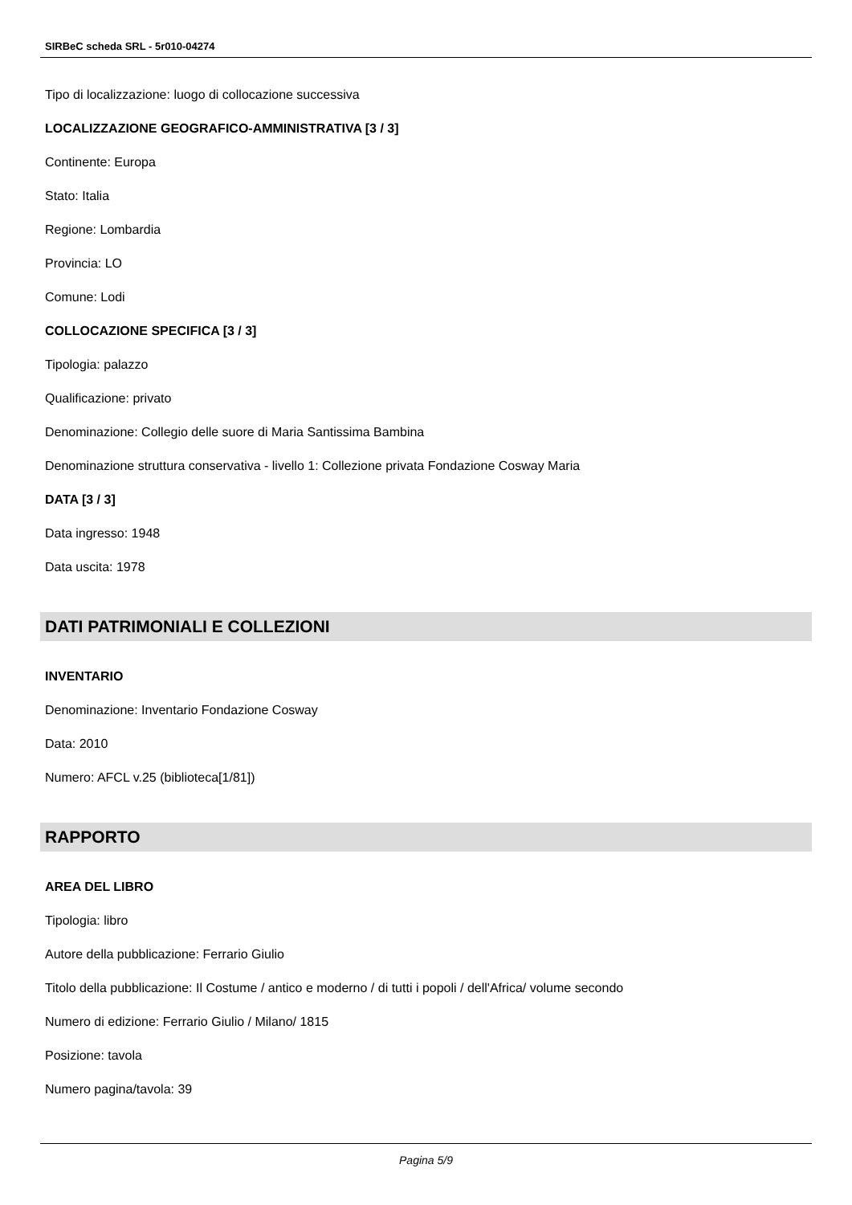SIRBeC scheda SRL - 5r010-04274
Tipo di localizzazione: luogo di collocazione successiva
LOCALIZZAZIONE GEOGRAFICO-AMMINISTRATIVA [3 / 3]
Continente: Europa
Stato: Italia
Regione: Lombardia
Provincia: LO
Comune: Lodi
COLLOCAZIONE SPECIFICA [3 / 3]
Tipologia: palazzo
Qualificazione: privato
Denominazione: Collegio delle suore di Maria Santissima Bambina
Denominazione struttura conservativa - livello 1: Collezione privata Fondazione Cosway Maria
DATA [3 / 3]
Data ingresso: 1948
Data uscita: 1978
DATI PATRIMONIALI E COLLEZIONI
INVENTARIO
Denominazione: Inventario Fondazione Cosway
Data: 2010
Numero: AFCL v.25 (biblioteca[1/81])
RAPPORTO
AREA DEL LIBRO
Tipologia: libro
Autore della pubblicazione: Ferrario Giulio
Titolo della pubblicazione: Il Costume / antico e moderno / di tutti i popoli / dell'Africa/ volume secondo
Numero di edizione: Ferrario Giulio / Milano/ 1815
Posizione: tavola
Numero pagina/tavola: 39
Pagina 5/9